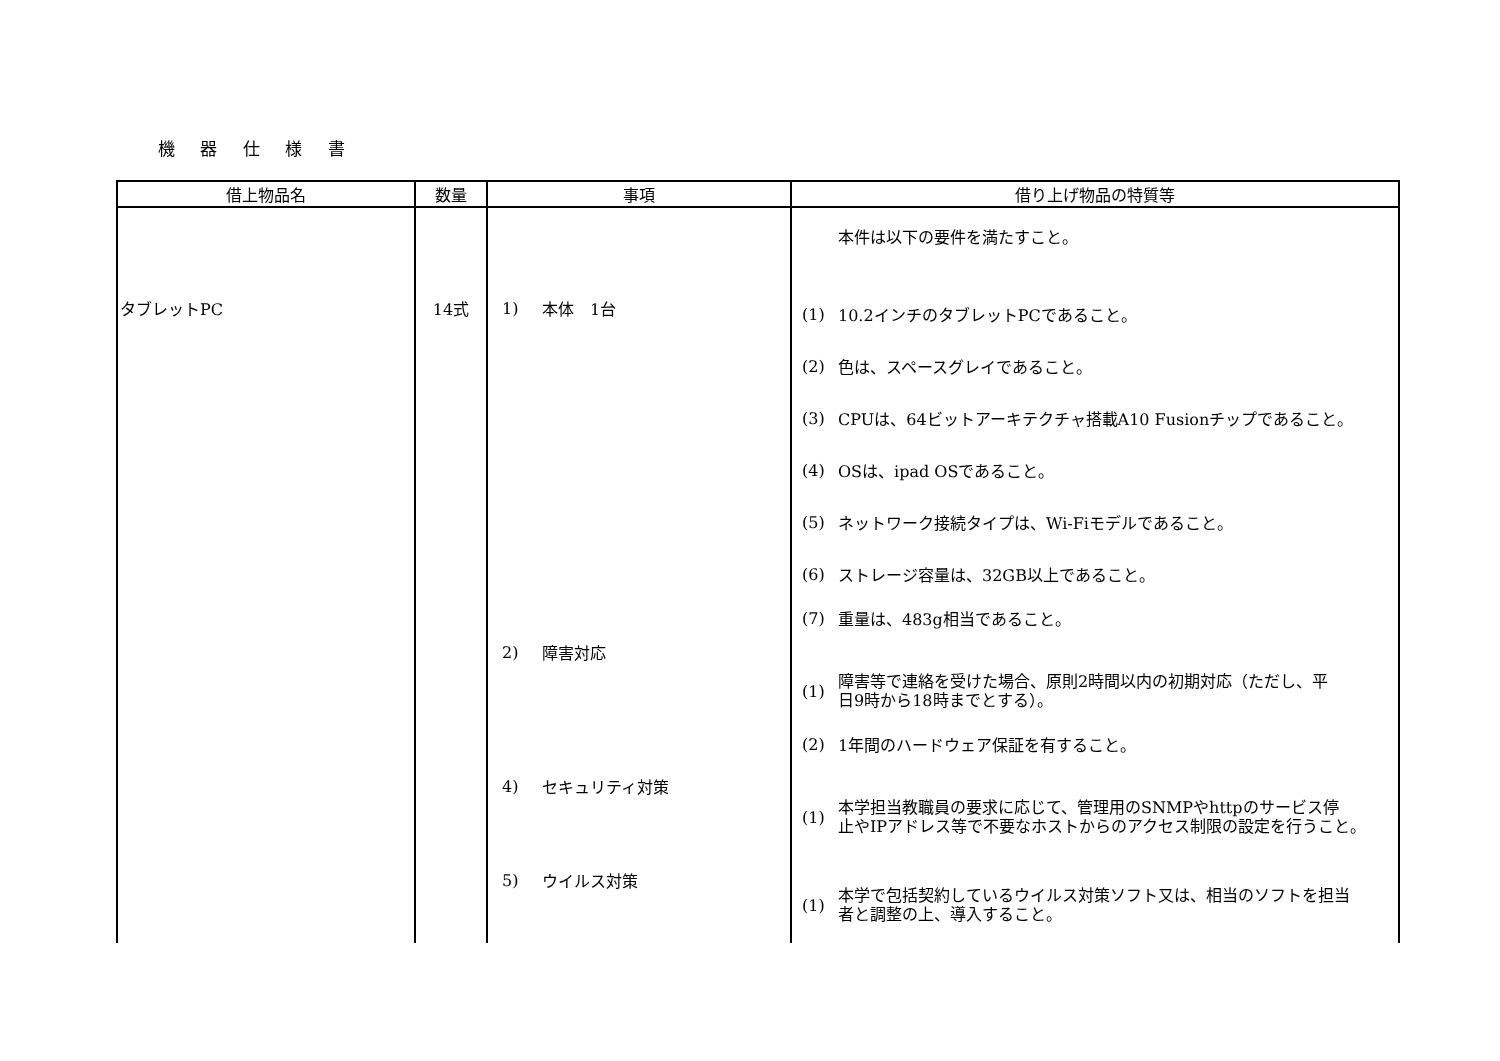機 器 仕 様 書
| 借上物品名 | 数量 | 事項 | 借り上げ物品の特質等 |
| --- | --- | --- | --- |
| タブレットPC | 14式 | 1) 本体 1台 2) 障害対応 4) セキュリティ対策 5) ウイルス対策 | 本件は以下の要件を満たすこと。 (1) 10.2インチのタブレットPCであること。 (2) 色は、スペースグレイであること。 (3) CPUは、64ビットアーキテクチャ搭載A10 Fusionチップであること。 (4) OSは、ipad OSであること。 (5) ネットワーク接続タイプは、Wi-Fiモデルであること。 (6) ストレージ容量は、32GB以上であること。 (7) 重量は、483g相当であること。 (1) 障害等で連絡を受けた場合、原則2時間以内の初期対応（ただし、平 日9時から18時までとする）。 (2) 1年間のハードウェア保証を有すること。 (1) 本学担当教職員の要求に応じて、管理用のSNMPやhttpのサービス停 止やIPアドレス等で不要なホストからのアクセス制限の設定を行うこと。 (1) 本学で包括契約しているウイルス対策ソフト又は、相当のソフトを担当 者と調整の上、導入すること。 |